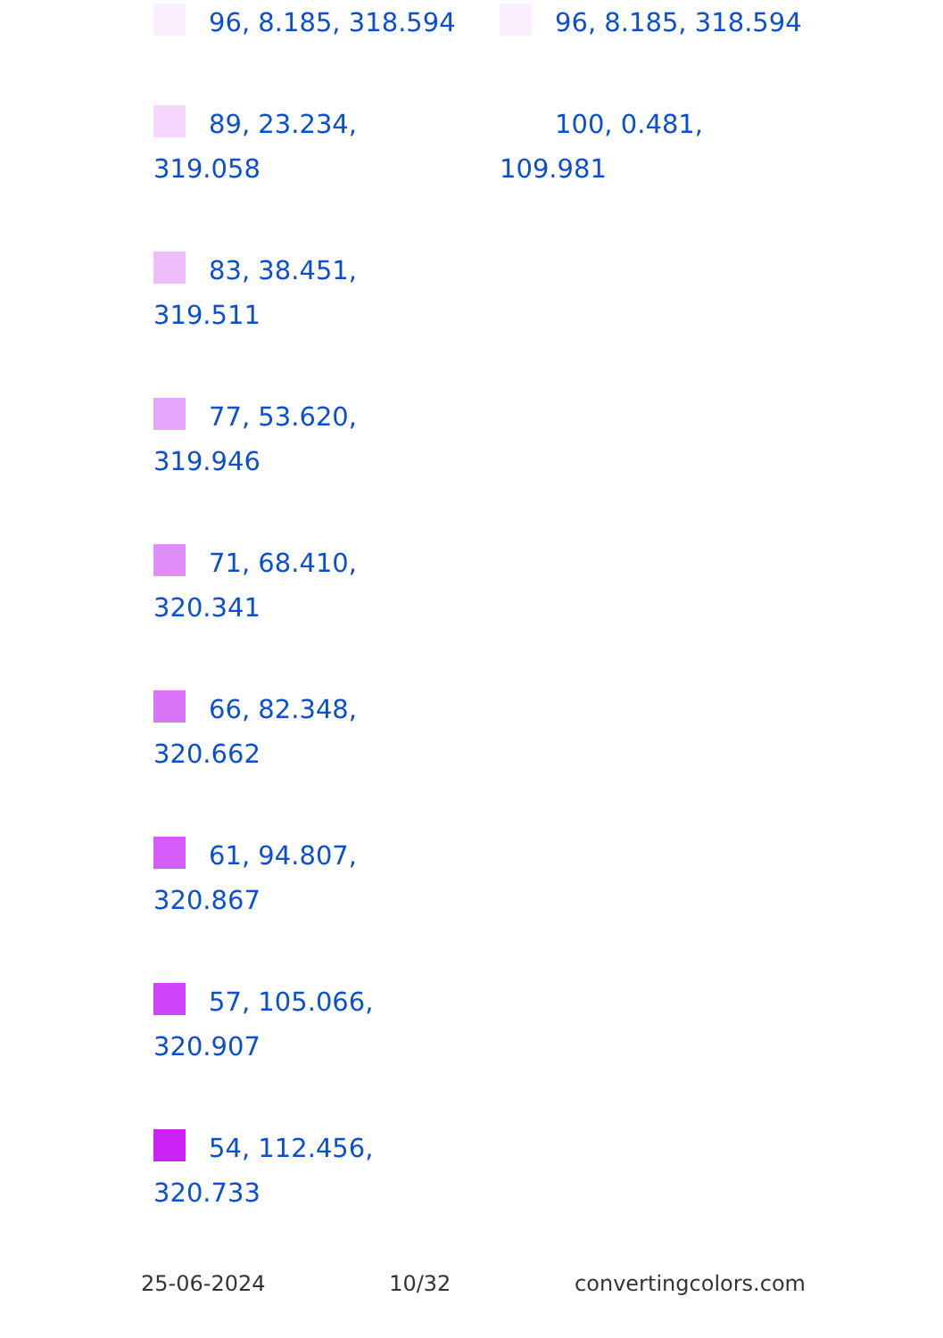96, 8.185, 318.594
89, 23.234,
319.058
83, 38.451,
319.511
77, 53.620,
319.946
71, 68.410,
320.341
66, 82.348,
320.662
61, 94.807,
320.867
57, 105.066,
320.907
54, 112.456,
320.733
96, 8.185, 318.594
100, 0.481,
109.981
25-06-2024 10/32 convertingcolors.com